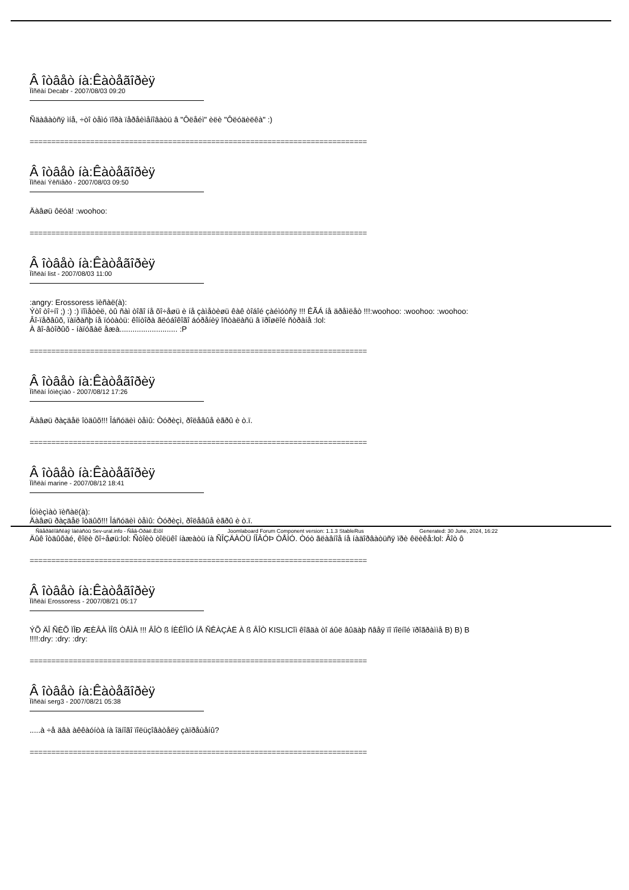Â îòâåò íà:Êàòåãîðèÿ
Ïîñëàí Decabr - 2007/08/03 09:20
Ñäàâàòñÿ ìíå, ÷òî òåìó ïîðà ïåðåèìåíîâàòü â "Ôëåéì" èëè "Ôëóäèëêà" :)
==============================================================================
Â îòâåò íà:Êàòåãîðèÿ
Ïîñëàí Ýêñïåðò - 2007/08/03 09:50
Äàâøü ôëóä! :woohoo:
==============================================================================
Â îòâåò íà:Êàòåãîðèÿ
Ïîñëàí list - 2007/08/03 11:00
:angry: Erossoress ïèñàë(à):
Ýòî òî÷íî ;) :) :) ïîìåòèë, òû ñàì òîãî íå õî÷åøü è íå çàìåòèøü êàê òîáîé çàéìóòñÿ !!! ÊÃÁ íå äðåìëåò !!!:woohoo: :woohoo: :woohoo:
Âî-ïåðâûõ, ïàïðàñþ íå ïóòàòü: êîíòîðà ãëóáîêîãî áóðåíèÿ îñòàëàñü â ïðîøëîé ñòðàíå :lol:
À âî-âòîðûõ - íàïóãàë åæà........................... :P
==============================================================================
Â îòâåò íà:Êàòåãîðèÿ
Ïîñëàí Íóìèçìàò - 2007/08/12 17:26
Äàâøü ðàçäåë îòäûõ!!! Îáñóäèì òåìû: Òóðèçì, ðîëåâûå èãðû è ò.ï.
==============================================================================
Â îòâåò íà:Êàòåãîðèÿ
Ïîñëàí marine - 2007/08/12 18:41
Íóìèçìàò ïèñàë(à):
Äàâøü ðàçäåë îòäûõ!!! Îáñóäèì òåìû: Òóðèçì, ðîëåâûå èãðû è ò.ï.
Äûê îòäûõàé, êîëè õî÷åøü:lol: Ñòîèò òîëüêî íàæàòü íà ÑÎÇÄÀÒÜ ÍÎÂÓÞ ÒÅÌÓ. Òóò ãëàâíîå íå íàäîðâàòüñÿ ïðè êëèêå:lol: Âîò ô
==============================================================================
Â îòâåò íà:Êàòåãîðèÿ
Ïîñëàí Erossoress - 2007/08/21 05:17
ÝÕ ÄÎ ÑÈÕ ÏÎÐ ÆÈÂÀ ÌÎß ÒÅÌÀ !!! ÂÎÒ ß ÍÈÊÎÌÓ ÍÅ ÑÊÀÇÀË À ß ÂÎÒ KISLICîì êîãäà òî áûë âûäàþ ñâåÿ ïî ïîëíîé ïðîãðàììå B) B) B
!!!!:dry: :dry: :dry:
==============================================================================
Â îòâåò íà:Êàòåãîðèÿ
Ïîñëàí serg3 - 2007/08/21 05:38
.....à ÷å äâà àêêàóíòà íà îäíîãî ïîëüçîâàòåëÿ çàïðåùåíû?
==============================================================================
Ñâåðäëîâñêàÿ îáëàñòü Sev-ural.info - Ñåâ-Óðàë.Èíôî Joomlaboard Forum Component version: 1.1.3 StableRus Generated: 30 June, 2024, 16:22